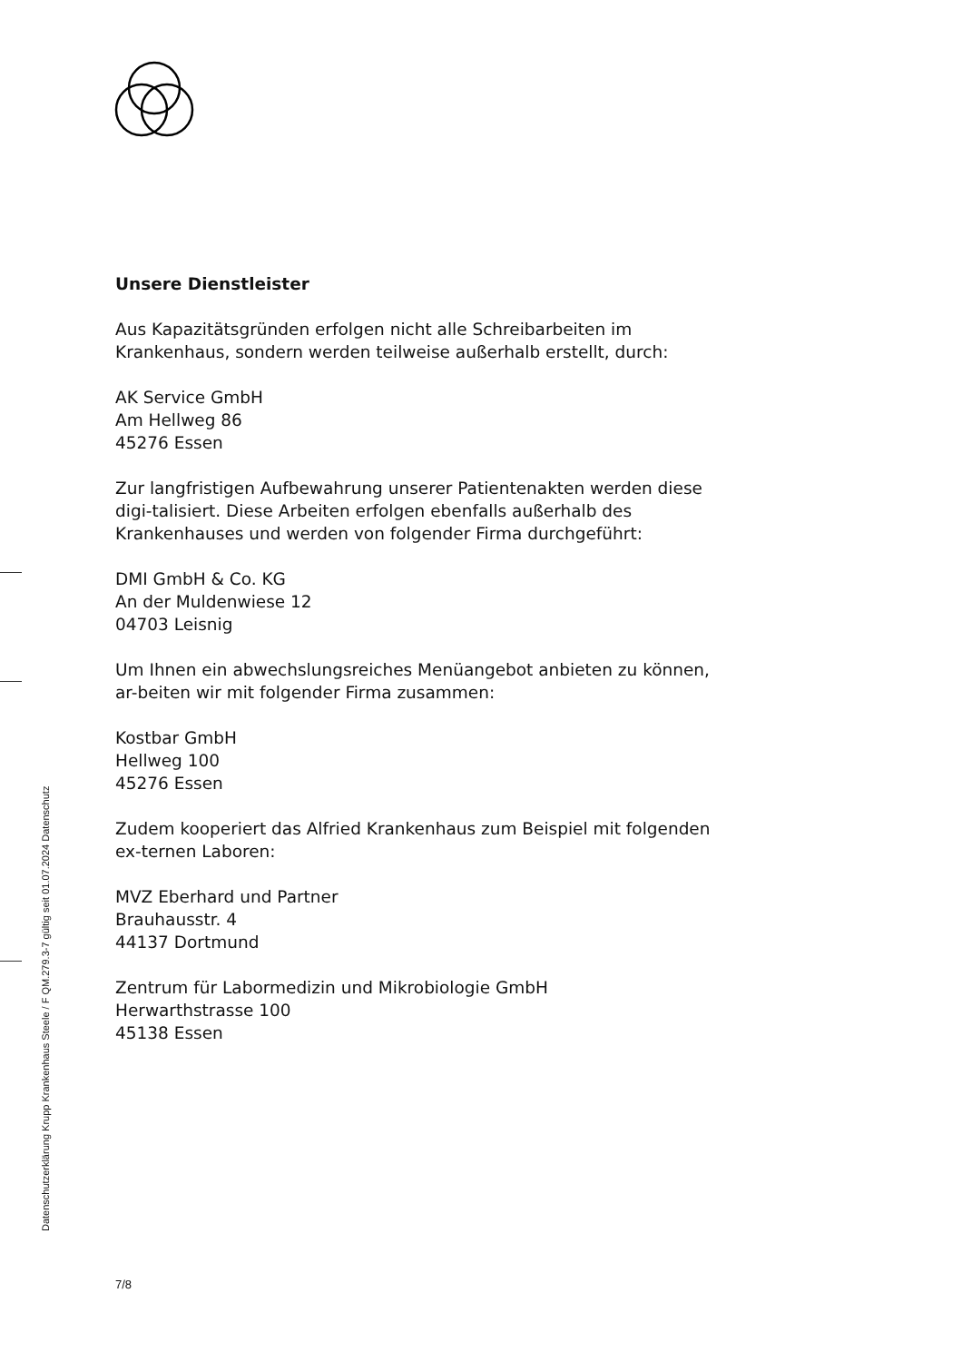Unsere Dienstleister
Aus Kapazitätsgründen erfolgen nicht alle Schreibarbeiten im Krankenhaus, sondern werden teilweise außerhalb erstellt, durch:
AK Service GmbH
Am Hellweg 86
45276 Essen
Zur langfristigen Aufbewahrung unserer Patientenakten werden diese digi-talisiert. Diese Arbeiten erfolgen ebenfalls außerhalb des Krankenhauses und werden von folgender Firma durchgeführt:
DMI GmbH & Co. KG
An der Muldenwiese 12
04703 Leisnig
Um Ihnen ein abwechslungsreiches Menüangebot anbieten zu können, ar-beiten wir mit folgender Firma zusammen:
Kostbar GmbH
Hellweg 100
45276 Essen
Zudem kooperiert das Alfried Krankenhaus zum Beispiel mit folgenden ex-ternen Laboren:
MVZ Eberhard und Partner
Brauhausstr. 4
44137 Dortmund
Zentrum für Labormedizin und Mikrobiologie GmbH
Herwarthstrasse 100
45138 Essen
7/8
Datenschutzerklärung Krupp Krankenhaus Steele / F QM.279.3-7 gültig seit 01.07.2024 Datenschutz